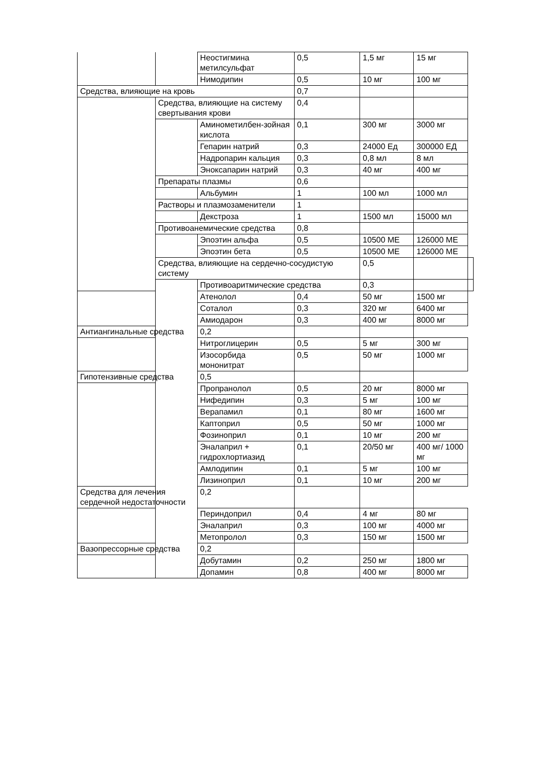| | | Неостигмина метилсульфат | 0,5 | 1,5 мг | 15 мг | |
| | | Нимодипин | 0,5 | 10 мг | 100 мг | |
| Средства, влияющие на кровь | | | 0,7 | | | |
| | Средства, влияющие на систему свертывания крови | | 0,4 | | | |
| | | Аминометилбен-зойная кислота | 0,1 | 300 мг | 3000 мг | |
| | | Гепарин натрий | 0,3 | 24000 Ед | 300000 ЕД | |
| | | Надропарин кальция | 0,3 | 0,8 мл | 8 мл | |
| | | Эноксапарин натрий | 0,3 | 40 мг | 400 мг | |
| | Препараты плазмы | | 0,6 | | | |
| | | Альбумин | 1 | 100 мл | 1000 мл | |
| | Растворы и плазмозаменители | | 1 | | | |
| | | Декстроза | 1 | 1500 мл | 15000 мл | |
| | Противоанемические средства | | 0,8 | | | |
| | | Эпоэтин альфа | 0,5 | 10500 МЕ | 126000 МЕ | |
| | | Эпоэтин бета | 0,5 | 10500 МЕ | 126000 МЕ | |
| | Средства, влияющие на сердечно-сосудистую систему | | | 0,5 | | |
| | | Противоаритмические средства | | 0,3 | | |
| | | Атенолол | 0,4 | 50 мг | 1500 мг | |
| | | Соталол | 0,3 | 320 мг | 6400 мг | |
| | | Амиодарон | 0,3 | 400 мг | 8000 мг | |
| Антиангинальные средства | | 0,2 | | | | |
| | | Нитроглицерин | 0,5 | 5 мг | 300 мг | |
| | | Изосорбида мононитрат | 0,5 | 50 мг | 1000 мг | |
| Гипотензивные средства | | 0,5 | | | | |
| | | Пропранолол | 0,5 | 20 мг | 8000 мг | |
| | | Нифедипин | 0,3 | 5 мг | 100 мг | |
| | | Верапамил | 0,1 | 80 мг | 1600 мг | |
| | | Каптоприл | 0,5 | 50 мг | 1000 мг | |
| | | Фозиноприл | 0,1 | 10 мг | 200 мг | |
| | | Эналаприл + гидрохлортиазид | 0,1 | 20/50 мг | 400 мг/ 1000 мг | |
| | | Амлодипин | 0,1 | 5 мг | 100 мг | |
| | | Лизиноприл | 0,1 | 10 мг | 200 мг | |
| Средства для лечения сердечной недостаточности | | 0,2 | | | | |
| | | Периндоприл | 0,4 | 4 мг | 80 мг | |
| | | Эналаприл | 0,3 | 100 мг | 4000 мг | |
| | | Метопролол | 0,3 | 150 мг | 1500 мг | |
| Вазопрессорные средства | | 0,2 | | | | |
| | | Добутамин | 0,2 | 250 мг | 1800 мг | |
| | | Допамин | 0,8 | 400 мг | 8000 мг | |